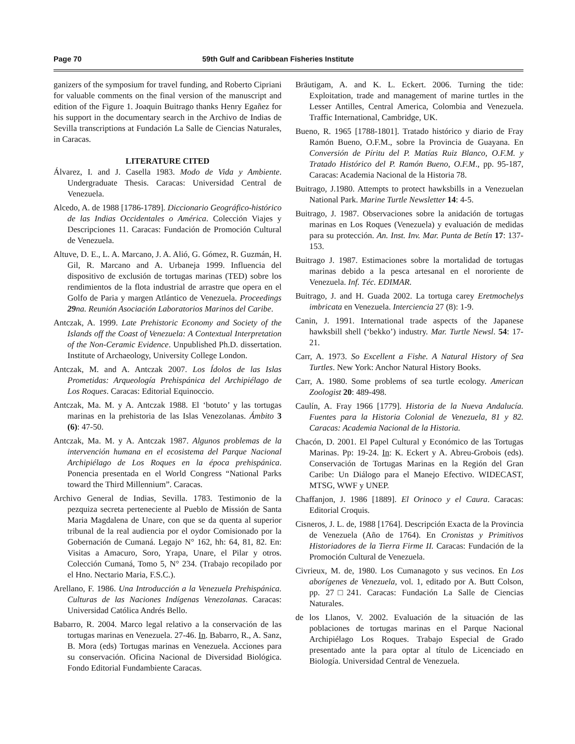Page 70 59th Gulf and Caribbean Fisheries Institute
ganizers of the symposium for travel funding, and Roberto Cipriani for valuable comments on the final version of the manuscript and edition of the Figure 1. Joaquin Buitrago thanks Henry Egañez for his support in the documentary search in the Archivo de Indias de Sevilla transcriptions at Fundación La Salle de Ciencias Naturales, in Caracas.
LITERATURE CITED
Álvarez, I. and J. Casella 1983. Modo de Vida y Ambiente. Undergraduate Thesis. Caracas: Universidad Central de Venezuela.
Alcedo, A. de 1988 [1786-1789]. Diccionario Geográfico-histórico de las Indias Occidentales o América. Colección Viajes y Descripciones 11. Caracas: Fundación de Promoción Cultural de Venezuela.
Altuve, D. E., L. A. Marcano, J. A. Alió, G. Gómez, R. Guzmán, H. Gil, R. Marcano and A. Urbaneja 1999. Influencia del dispositivo de exclusión de tortugas marinas (TED) sobre los rendimientos de la flota industrial de arrastre que opera en el Golfo de Paria y margen Atlántico de Venezuela. Proceedings 29na. Reunión Asociación Laboratorios Marinos del Caribe.
Antczak, A. 1999. Late Prehistoric Economy and Society of the Islands off the Coast of Venezuela: A Contextual Interpretation of the Non-Ceramic Evidence. Unpublished Ph.D. dissertation. Institute of Archaeology, University College London.
Antczak, M. and A. Antczak 2007. Los Ídolos de las Islas Prometidas: Arqueología Prehispánica del Archipiélago de Los Roques. Caracas: Editorial Equinoccio.
Antczak, Ma. M. y A. Antczak 1988. El ‘botuto’ y las tortugas marinas en la prehistoria de las Islas Venezolanas. Ámbito 3 (6): 47-50.
Antczak, Ma. M. y A. Antczak 1987. Algunos problemas de la intervención humana en el ecosistema del Parque Nacional Archipiélago de Los Roques en la época prehispánica. Ponencia presentada en el World Congress “National Parks toward the Third Millennium”. Caracas.
Archivo General de Indias, Sevilla. 1783. Testimonio de la pezquiza secreta perteneciente al Pueblo de Missión de Santa Maria Magdalena de Unare, con que se da quenta al superior tribunal de la real audiencia por el oydor Comisionado por la Gobernación de Cumaná. Legajo N° 162, hh: 64, 81, 82. En: Visitas a Amacuro, Soro, Yrapa, Unare, el Pilar y otros. Colección Cumaná, Tomo 5, N° 234. (Trabajo recopilado por el Hno. Nectario Maria, F.S.C.).
Arellano, F. 1986. Una Introducción a la Venezuela Prehispánica. Culturas de las Naciones Indígenas Venezolanas. Caracas: Universidad Católica Andrés Bello.
Babarro, R. 2004. Marco legal relativo a la conservación de las tortugas marinas en Venezuela. 27-46. In. Babarro, R., A. Sanz, B. Mora (eds) Tortugas marinas en Venezuela. Acciones para su conservación. Oficina Nacional de Diversidad Biológica. Fondo Editorial Fundambiente Caracas.
Bräutigam, A. and K. L. Eckert. 2006. Turning the tide: Exploitation, trade and management of marine turtles in the Lesser Antilles, Central America, Colombia and Venezuela. Traffic International, Cambridge, UK.
Bueno, R. 1965 [1788-1801]. Tratado histórico y diario de Fray Ramón Bueno, O.F.M., sobre la Provincia de Guayana. En Conversión de Píritu del P. Matías Ruiz Blanco, O.F.M. y Tratado Histórico del P. Ramón Bueno, O.F.M., pp. 95-187, Caracas: Academia Nacional de la Historia 78.
Buitrago, J.1980. Attempts to protect hawksbills in a Venezuelan National Park. Marine Turtle Newsletter 14: 4-5.
Buitrago, J. 1987. Observaciones sobre la anidación de tortugas marinas en Los Roques (Venezuela) y evaluación de medidas para su protección. An. Inst. Inv. Mar. Punta de Betín 17: 137-153.
Buitrago J. 1987. Estimaciones sobre la mortalidad de tortugas marinas debido a la pesca artesanal en el nororiente de Venezuela. Inf. Téc. EDIMAR.
Buitrago, J. and H. Guada 2002. La tortuga carey Eretmochelys imbricata en Venezuela. Interciencia 27 (8): 1-9.
Canin, J. 1991. International trade aspects of the Japanese hawksbill shell (‘bekko’) industry. Mar. Turtle Newsl. 54: 17-21.
Carr, A. 1973. So Excellent a Fishe. A Natural History of Sea Turtles. New York: Anchor Natural History Books.
Carr, A. 1980. Some problems of sea turtle ecology. American Zoologist 20: 489-498.
Caulín, A. Fray 1966 [1779]. Historia de la Nueva Andalucía. Fuentes para la Historia Colonial de Venezuela, 81 y 82. Caracas: Academia Nacional de la Historia.
Chacón, D. 2001. El Papel Cultural y Económico de las Tortugas Marinas. Pp: 19-24. In: K. Eckert y A. Abreu-Grobois (eds). Conservación de Tortugas Marinas en la Región del Gran Caribe: Un Diálogo para el Manejo Efectivo. WIDECAST, MTSG, WWF y UNEP.
Chaffanjon, J. 1986 [1889]. El Orinoco y el Caura. Caracas: Editorial Croquis.
Cisneros, J. L. de, 1988 [1764]. Descripción Exacta de la Provincia de Venezuela (Año de 1764). En Cronistas y Primitivos Historiadores de la Tierra Firme II. Caracas: Fundación de la Promoción Cultural de Venezuela.
Civrieux, M. de, 1980. Los Cumanagoto y sus vecinos. En Los aborígenes de Venezuela, vol. 1, editado por A. Butt Colson, pp. 27□241. Caracas: Fundación La Salle de Ciencias Naturales.
de los Llanos, V. 2002. Evaluación de la situación de las poblaciones de tortugas marinas en el Parque Nacional Archipiélago Los Roques. Trabajo Especial de Grado presentado ante la para optar al título de Licenciado en Biología. Universidad Central de Venezuela.